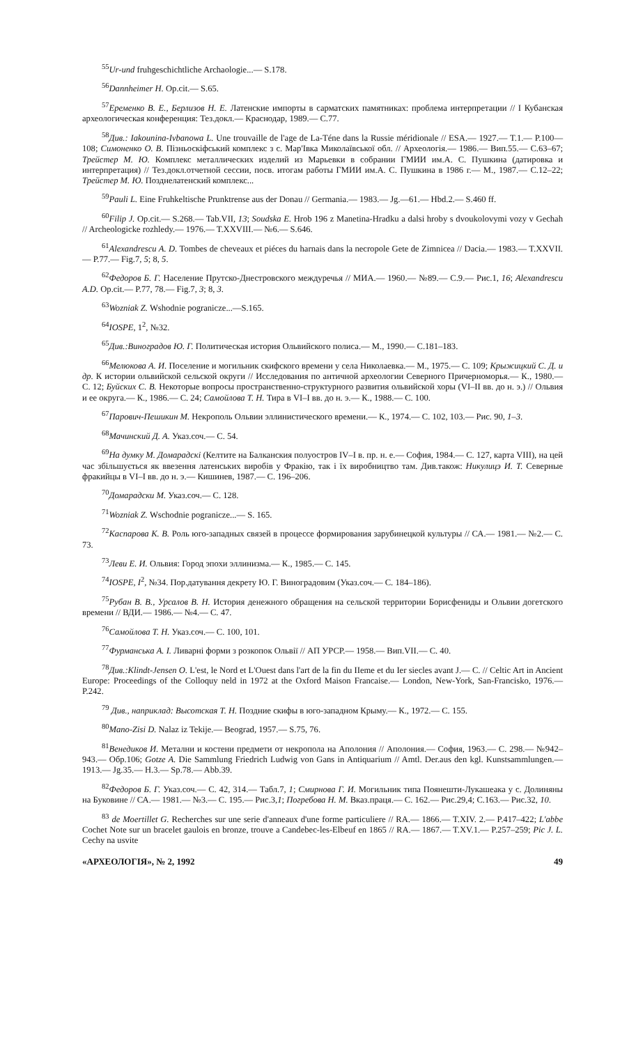<sup>55</sup> Ur-und fruhgeschichtliche Archaologie...— S.178.
<sup>56</sup> Dannheimer H. Op.cit.— S.65.
<sup>57</sup> Еременко В. Е., Берлизов Н. Е. Латенские импорты в сарматских памятниках: проблема интерпретации // I Кубанская археологическая конференция: Тез.докл.— Краснодар, 1989.— С.77.
<sup>58</sup> Див.: Iakounina-Ivbanowa L. Une trouvaille de l'age de La-Téne dans la Russie méridionale // ESA.— 1927.— T.1.— P.100—108; Симоненко О. В. Пізньоскіфський комплекс з с. Мар'Івка Миколаївської обл. // Археологія.— 1986.— Вип.55.— С.63–67; Трейстер М. Ю. Комплекс металлических изделий из Марьевки в собрании ГМИИ им.А. С. Пушкина (датировка и интерпретация) // Тез.докл.отчетной сессии, посв. итогам работы ГМИИ им.А. С. Пушкина в 1986 г.— М., 1987.— С.12–22; Трейстер М. Ю. Позднелатенский комплекс...
<sup>59</sup> Pauli L. Eine Fruhkeltische Prunktrense aus der Donau // Germania.— 1983.— Jg.—61.— Hbd.2.— S.460 ff.
<sup>60</sup> Filip J. Op.cit.— S.268.— Tab.VII, 13; Soudska E. Hrob 196 z Manetina-Hradku a dalsi hroby s dvoukolovymi vozy v Gechah // Archeologicke rozhledy.— 1976.— T.XXVIII.— №6.— S.646.
<sup>61</sup> Alexandrescu A. D. Tombes de cheveaux et piéces du harnais dans la necropole Gete de Zimnicea // Dacia.— 1983.— T.XXVII.— P.77.— Fig.7, 5; 8, 5.
<sup>62</sup> Федоров Б. Г. Население Прутско-Днестровского междуречья // МИА.— 1960.— №89.— С.9.— Рис.1, 16; Alexandrescu A.D. Op.cit.— P.77, 78.— Fig.7, 3; 8, 3.
<sup>63</sup> Wozniak Z. Wshodnie pogranicze...—S.165.
<sup>64</sup>IOSPE, 1<sup>2</sup>, №32.
<sup>65</sup> Див.:Виноградов Ю. Г. Политическая история Ольвийского полиса.— М., 1990.— С.181–183.
<sup>66</sup> Мелюкова А. И. Поселение и могильник скифского времени у села Николаевка.— М., 1975.— С. 109; Крыжицкий С. Д. и др. К истории ольвийской сельской округи // Исследования по античной археологии Северного Причерноморья.— К., 1980.— С. 12; Буйских С. В. Некоторые вопросы пространственно-структурного развития ольвийской хоры (VI–II вв. до н. э.) // Ольвия и ее округа.— К., 1986.— С. 24; Самойлова Т. Н. Тира в VI–I вв. до н. э.— К., 1988.— С. 100.
<sup>67</sup> Парович-Пешикин М. Некрополь Ольвии эллинистического времени.— К., 1974.— С. 102, 103.— Рис. 90, 1–3.
<sup>68</sup> Мачинский Д. А. Указ.соч.— С. 54.
<sup>69</sup> На думку М. Домарадскі (Келтите на Балканския полуостров IV–I в. пр. н. е.— София, 1984.— С. 127, карта VIII), на цей час збільшується як ввезення латенських виробів у Фракію, так і їх виробництво там. Див.також: Никулицэ И. Т. Северные фракийцы в VI–I вв. до н. э.— Кишинев, 1987.— С. 196–206.
<sup>70</sup> Домарадски М. Указ.соч.— С. 128.
<sup>71</sup> Wozniak Z. Wschodnie pogranicze...— S. 165.
<sup>72</sup> Каспарова К. В. Роль юго-западных связей в процессе формирования зарубинецкой культуры // СА.— 1981.— №2.— С. 73.
<sup>73</sup> Леви Е. И. Ольвия: Город эпохи эллинизма.— К., 1985.— С. 145.
<sup>74</sup>IOSPE, I<sup>2</sup>, №34. Пор.датування декрету Ю. Г. Виноградовим (Указ.соч.— С. 184–186).
<sup>75</sup> Рубан В. В., Урсалов В. Н. История денежного обращения на сельской территории Борисфениды и Ольвии догетского времени // ВДИ.— 1986.— №4.— С. 47.
<sup>76</sup> Самойлова Т. Н. Указ.соч.— С. 100, 101.
<sup>77</sup> Фурманська А. І. Ливарні форми з розкопок Ольвії // АП УРСР.— 1958.— Вип.VII.— С. 40.
<sup>78</sup> Див.:Klindt-Jensen O. L'est, le Nord et L'Ouest dans l'art de la fin du IIeme et du Ier siecles avant J.— C. // Celtic Art in Ancient Europe: Proceedings of the Colloquy neld in 1972 at the Oxford Maison Francaise.— London, New-York, San-Francisko, 1976.— P.242.
<sup>79</sup> Див., наприклад: Высотская Т. Н. Поздние скифы в юго-западном Крыму.— К., 1972.— С. 155.
<sup>80</sup> Mano-Zisi D. Nalaz iz Tekije.— Beograd, 1957.— S.75, 76.
<sup>81</sup> Венедиков И. Метални и костени предмети от некропола на Аполония // Аполония.— София, 1963.— С. 298.— №942–943.— Обр.106; Gotze A. Die Sammlung Friedrich Ludwig von Gans in Antiquarium // Amtl. Der.aus den kgl. Kunstsammlungen.— 1913.— Jg.35.— H.3.— Sp.78.— Abb.39.
<sup>82</sup> Федоров Б. Г. Указ.соч.— С. 42, 314.— Табл.7, 1; Смирнова Г. И. Могильник типа Поянешти-Лукашеака у с. Долиняны на Буковине // СА.— 1981.— №3.— С. 195.— Рис.3,1; Погребова Н. М. Вказ.праця.— С. 162.— Рис.29,4; С.163.— Рис.32, 10.
<sup>83</sup> de Moertillet G. Recherches sur une serie d'anneaux d'une forme particuliere // RA.— 1866.— T.XIV. 2.— P.417–422; L'abbe Cochet Note sur un bracelet gaulois en bronze, trouve a Candebec-les-Elbeuf en 1865 // RA.— 1867.— T.XV.1.— P.257–259; Pic J. L. Cechy na usvite
«АРХЕОЛОГІЯ», № 2, 1992 49